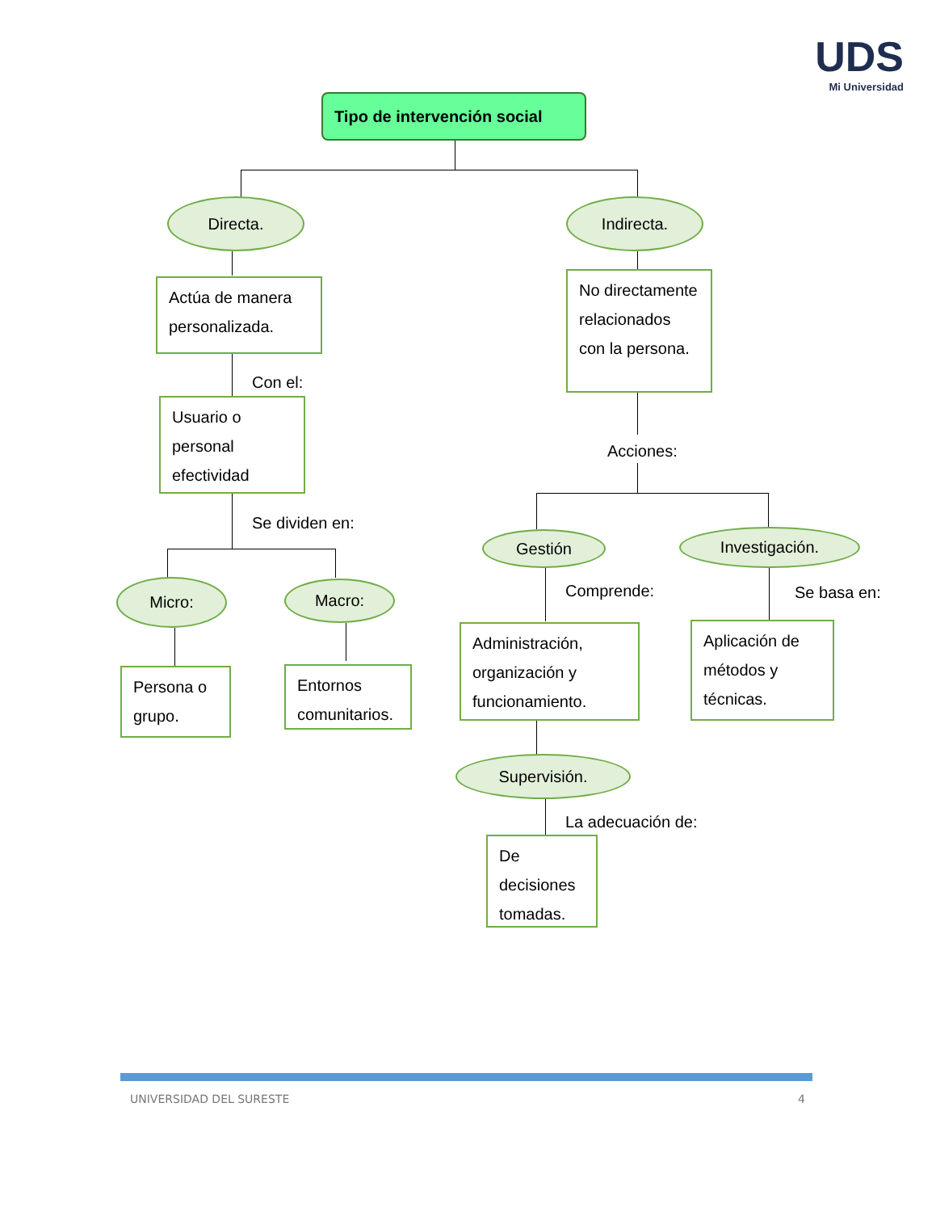UDS
Mi Universidad
Tipo de intervención social
Directa. Indirecta.
Actúa de manera personalizada.
Con el:
Usuario o personal efectividad
Se dividen en:
Micro: Macro:
Persona o grupo.
Entornos comunitarios.
No directamente relacionados con la persona.
Acciones:
Gestión Investigación.
Comprende: Se basa en:
Administración, organización y funcionamiento.
Aplicación de métodos y técnicas.
Supervisión.
La adecuación de:
De decisiones tomadas.
UNIVERSIDAD DEL SURESTE 4